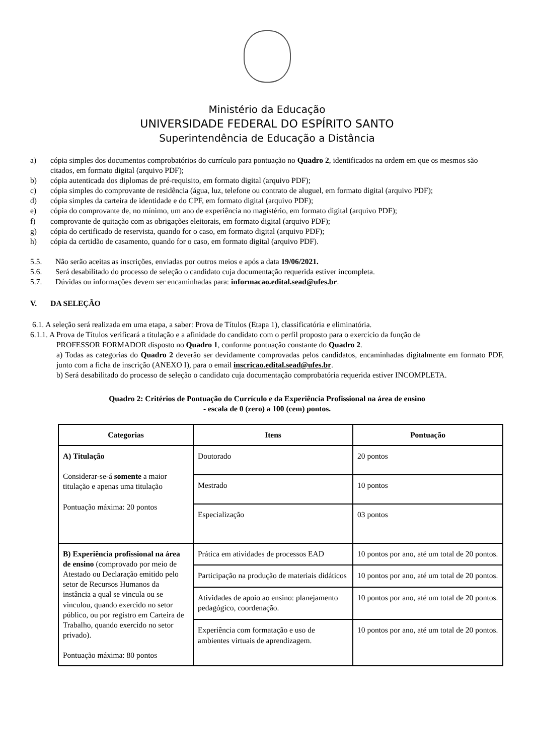Ministério da Educação
UNIVERSIDADE FEDERAL DO ESPÍRITO SANTO
Superintendência de Educação a Distância
a) cópia simples dos documentos comprobatórios do currículo para pontuação no Quadro 2, identificados na ordem em que os mesmos são citados, em formato digital (arquivo PDF);
b) cópia autenticada dos diplomas de pré-requisito, em formato digital (arquivo PDF);
c) cópia simples do comprovante de residência (água, luz, telefone ou contrato de aluguel, em formato digital (arquivo PDF);
d) cópia simples da carteira de identidade e do CPF, em formato digital (arquivo PDF);
e) cópia do comprovante de, no mínimo, um ano de experiência no magistério, em formato digital (arquivo PDF);
f) comprovante de quitação com as obrigações eleitorais, em formato digital (arquivo PDF);
g) cópia do certificado de reservista, quando for o caso, em formato digital (arquivo PDF);
h) cópia da certidão de casamento, quando for o caso, em formato digital (arquivo PDF).
5.5. Não serão aceitas as inscrições, enviadas por outros meios e após a data 19/06/2021.
5.6. Será desabilitado do processo de seleção o candidato cuja documentação requerida estiver incompleta.
5.7. Dúvidas ou informações devem ser encaminhadas para: informacao.edital.sead@ufes.br.
V. DA SELEÇÃO
6.1. A seleção será realizada em uma etapa, a saber: Prova de Títulos (Etapa 1), classificatória e eliminatória.
6.1.1. A Prova de Títulos verificará a titulação e a afinidade do candidato com o perfil proposto para o exercício da função de
PROFESSOR FORMADOR disposto no Quadro 1, conforme pontuação constante do Quadro 2.
a) Todas as categorias do Quadro 2 deverão ser devidamente comprovadas pelos candidatos, encaminhadas digitalmente em formato PDF, junto com a ficha de inscrição (ANEXO I), para o email inscricao.edital.sead@ufes.br.
b) Será desabilitado do processo de seleção o candidato cuja documentação comprobatória requerida estiver INCOMPLETA.
Quadro 2: Critérios de Pontuação do Currículo e da Experiência Profissional na área de ensino
- escala de 0 (zero) a 100 (cem) pontos.
| Categorias | Itens | Pontuação |
| --- | --- | --- |
| A) Titulação Considerar-se-á somente a maior titulação e apenas uma titulação Pontuação máxima: 20 pontos | Doutorado | 20 pontos |
| | Mestrado | 10 pontos |
| | Especialização | 03 pontos |
| B) Experiência profissional na área de ensino (comprovado por meio de Atestado ou Declaração emitido pelo setor de Recursos Humanos da instância a qual se vincula ou se vinculou, quando exercido no setor público, ou por registro em Carteira de Trabalho, quando exercido no setor privado). Pontuação máxima: 80 pontos | Prática em atividades de processos EAD | 10 pontos por ano, até um total de 20 pontos. |
| | Participação na produção de materiais didáticos | 10 pontos por ano, até um total de 20 pontos. |
| | Atividades de apoio ao ensino: planejamento pedagógico, coordenação. | 10 pontos por ano, até um total de 20 pontos. |
| | Experiência com formatação e uso de ambientes virtuais de aprendizagem. | 10 pontos por ano, até um total de 20 pontos. |